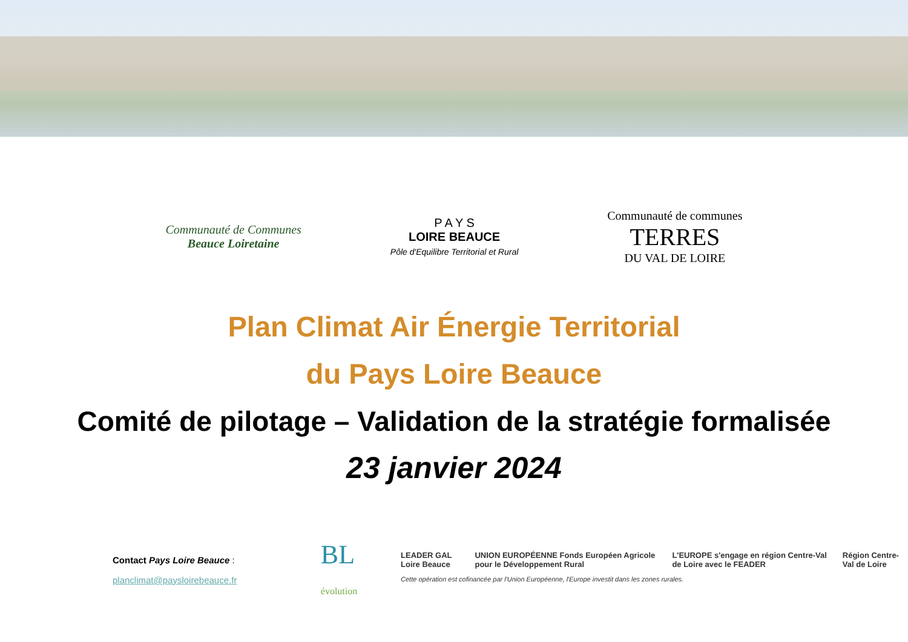Communauté de Communes
Beauce Loiretaine
P A Y S
LOIRE BEAUCE
Pôle d'Equilibre Territorial et Rural
Communauté de communes
TERRES
DU VAL DE LOIRE
Plan Climat Air Énergie Territorial
du Pays Loire Beauce
Comité de pilotage – Validation de la stratégie formalisée
23 janvier 2024
Contact Pays Loire Beauce :
planclimat@paysloirebeauce.fr
BL
évolution
LEADER GAL Loire Beauce UNION EUROPÉENNE Fonds Européen Agricole pour le Développement Rural L'EUROPE s'engage en région Centre-Val de Loire avec le FEADER Région Centre-Val de Loire
Cette opération est cofinancée par l'Union Européenne, l'Europe investit dans les zones rurales.